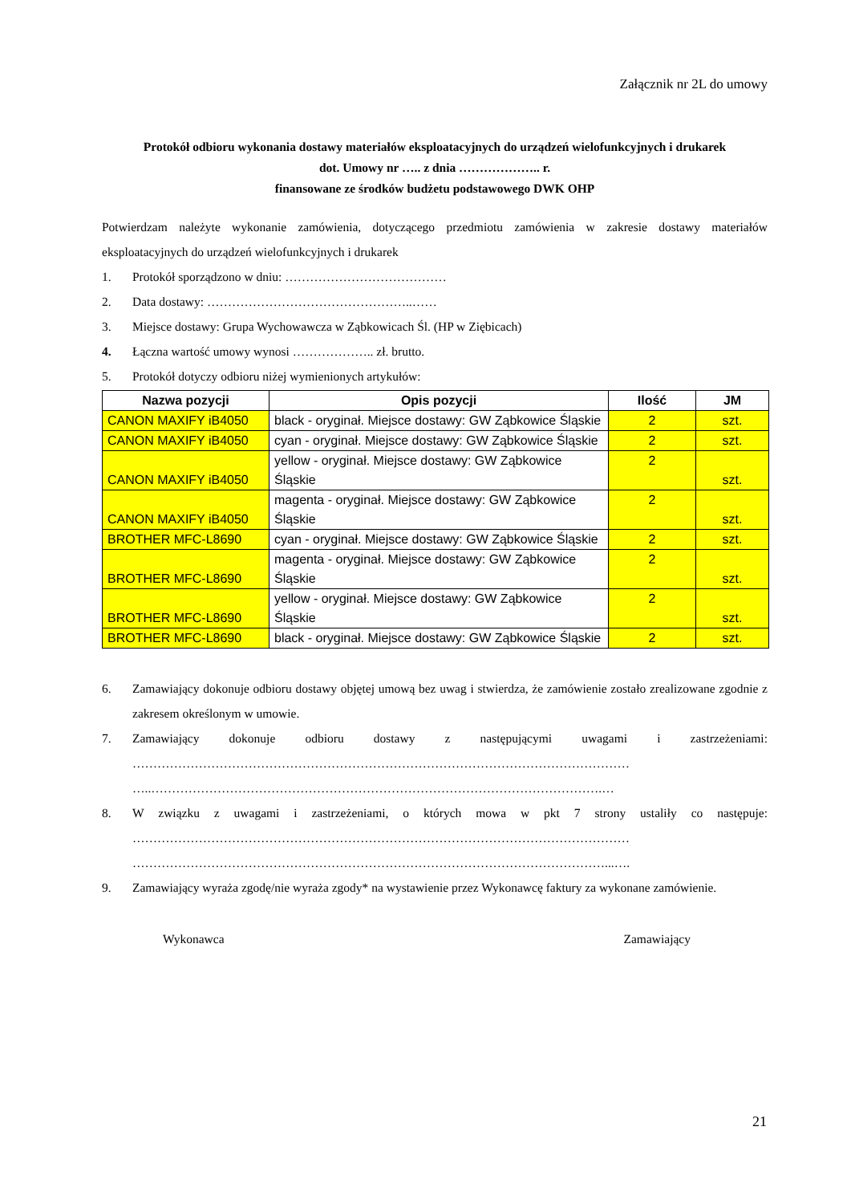Załącznik nr 2L do umowy
Protokół odbioru wykonania dostawy materiałów eksploatacyjnych do urządzeń wielofunkcyjnych i drukarek
dot. Umowy nr ….. z dnia ……………….. r.
finansowane ze środków budżetu podstawowego DWK OHP
Potwierdzam należyte wykonanie zamówienia, dotyczącego przedmiotu zamówienia w zakresie dostawy materiałów eksploatacyjnych do urządzeń wielofunkcyjnych i drukarek
1. Protokół sporządzono w dniu: …………………………………
2. Data dostawy: …………………………………………..……
3. Miejsce dostawy: Grupa Wychowawcza w Ząbkowicach Śl. (HP w Ziębicach)
4. Łączna wartość umowy wynosi ……………….. zł. brutto.
5. Protokół dotyczy odbioru niżej wymienionych artykułów:
| Nazwa pozycji | Opis pozycji | Ilość | JM |
| --- | --- | --- | --- |
| CANON MAXIFY iB4050 | black - oryginał. Miejsce dostawy: GW Ząbkowice Śląskie | 2 | szt. |
| CANON MAXIFY iB4050 | cyan - oryginał. Miejsce dostawy: GW Ząbkowice Śląskie | 2 | szt. |
| CANON MAXIFY iB4050 | yellow - oryginał. Miejsce dostawy: GW Ząbkowice Śląskie | 2 | szt. |
| CANON MAXIFY iB4050 | magenta - oryginał. Miejsce dostawy: GW Ząbkowice Śląskie | 2 | szt. |
| BROTHER MFC-L8690 | cyan - oryginał. Miejsce dostawy: GW Ząbkowice Śląskie | 2 | szt. |
| BROTHER MFC-L8690 | magenta - oryginał. Miejsce dostawy: GW Ząbkowice Śląskie | 2 | szt. |
| BROTHER MFC-L8690 | yellow - oryginał. Miejsce dostawy: GW Ząbkowice Śląskie | 2 | szt. |
| BROTHER MFC-L8690 | black - oryginał. Miejsce dostawy: GW Ząbkowice Śląskie | 2 | szt. |
6. Zamawiający dokonuje odbioru dostawy objętej umową bez uwag i stwierdza, że zamówienie zostało zrealizowane zgodnie z zakresem określonym w umowie.
7. Zamawiający dokonuje odbioru dostawy z następującymi uwagami i zastrzeżeniami: ………………………………………………………………………………………………………… …..……………………………………………………………………………………………….…
8. W związku z uwagami i zastrzeżeniami, o których mowa w pkt 7 strony ustaliły co następuje: ………………………………………………………………………………………………………… ……………………………………………………………………………………………………...….
9. Zamawiający wyraża zgodę/nie wyraża zgody* na wystawienie przez Wykonawcę faktury za wykonane zamówienie.
Wykonawca Zamawiający
21